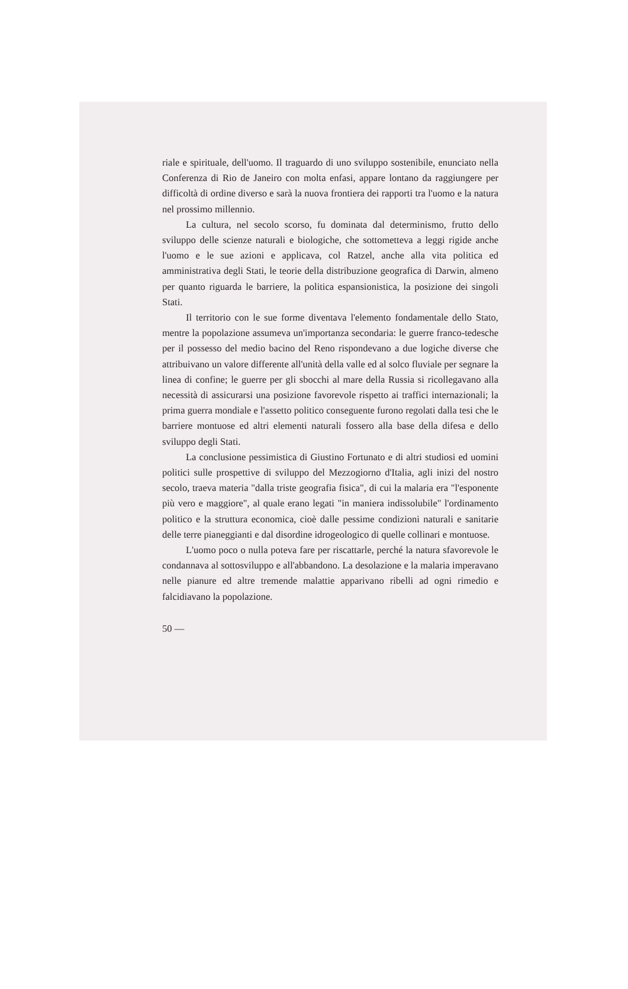riale e spirituale, dell'uomo. Il traguardo di uno sviluppo sostenibile, enunciato nella Conferenza di Rio de Janeiro con molta enfasi, appare lontano da raggiungere per difficoltà di ordine diverso e sarà la nuova frontiera dei rapporti tra l'uomo e la natura nel prossimo millennio.
La cultura, nel secolo scorso, fu dominata dal determinismo, frutto dello sviluppo delle scienze naturali e biologiche, che sottometteva a leggi rigide anche l'uomo e le sue azioni e applicava, col Ratzel, anche alla vita politica ed amministrativa degli Stati, le teorie della distribuzione geografica di Darwin, almeno per quanto riguarda le barriere, la politica espansionistica, la posizione dei singoli Stati.
Il territorio con le sue forme diventava l'elemento fondamentale dello Stato, mentre la popolazione assumeva un'importanza secondaria: le guerre franco-tedesche per il possesso del medio bacino del Reno rispondevano a due logiche diverse che attribuivano un valore differente all'unità della valle ed al solco fluviale per segnare la linea di confine; le guerre per gli sbocchi al mare della Russia si ricollegavano alla necessità di assicurarsi una posizione favorevole rispetto ai traffici internazionali; la prima guerra mondiale e l'assetto politico conseguente furono regolati dalla tesi che le barriere montuose ed altri elementi naturali fossero alla base della difesa e dello sviluppo degli Stati.
La conclusione pessimistica di Giustino Fortunato e di altri studiosi ed uomini politici sulle prospettive di sviluppo del Mezzogiorno d'Italia, agli inizi del nostro secolo, traeva materia "dalla triste geografia fisica", di cui la malaria era "l'esponente più vero e maggiore", al quale erano legati "in maniera indissolubile" l'ordinamento politico e la struttura economica, cioè dalle pessime condizioni naturali e sanitarie delle terre pianeggianti e dal disordine idrogeologico di quelle collinari e montuose.
L'uomo poco o nulla poteva fare per riscattarle, perché la natura sfavorevole le condannava al sottosviluppo e all'abbandono. La desolazione e la malaria imperavano nelle pianure ed altre tremende malattie apparivano ribelli ad ogni rimedio e falcidiavano la popolazione.
50 —